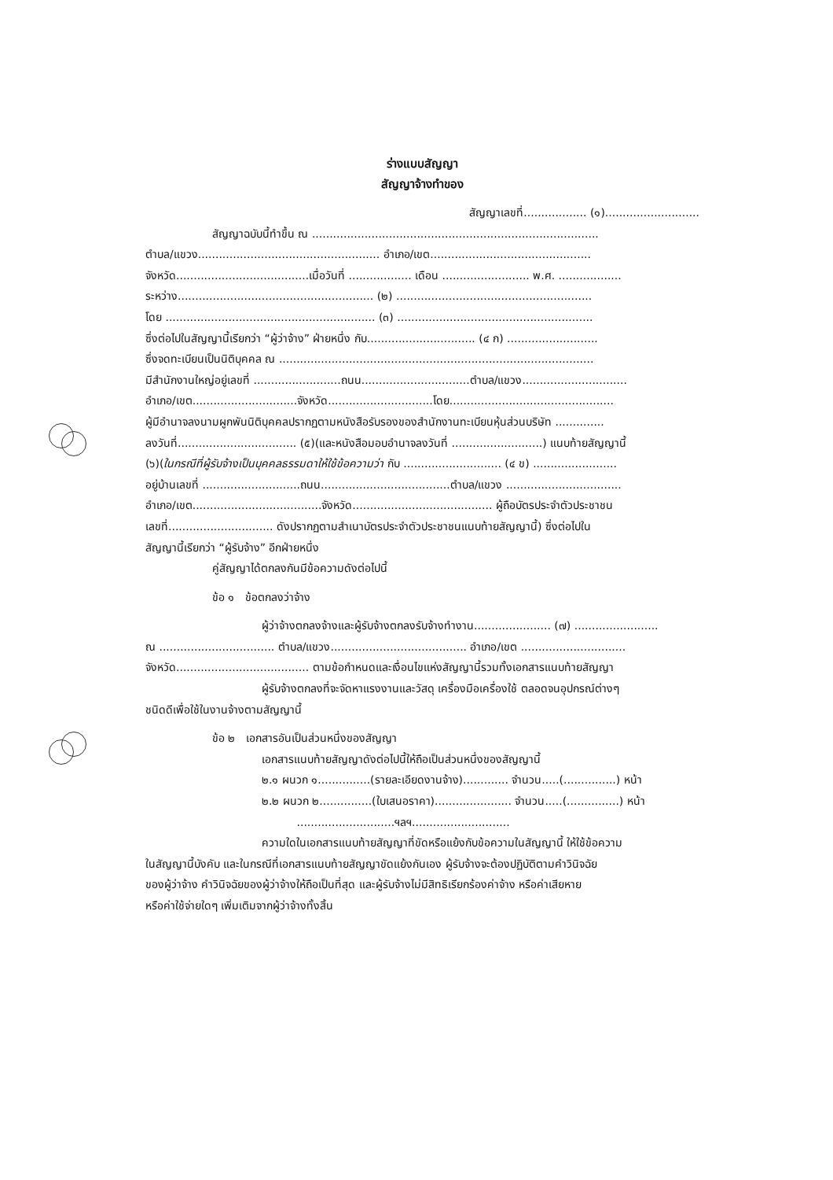ร่างแบบสัญญา
สัญญาจ้างทำของ
สัญญาเลขที่.................. (๑)...........................
สัญญาฉบับนี้ทำขึ้น ณ ..................................................................................
ตำบล/แขวง.................................................... อำเภอ/เขต..............................................
จังหวัด......................................เมื่อวันที่ .................. เดือน ......................... พ.ศ. ..................
ระหว่าง........................................................ (๒) ........................................................
โดย ............................................................ (๓) ........................................................
ซึ่งต่อไปในสัญญานี้เรียกว่า “ผู้ว่าจ้าง” ฝ่ายหนึ่ง กับ............................... (๔ ก) ..........................
ซึ่งจดทะเบียนเป็นนิติบุคคล ณ ..........................................................................................
มีสำนักงานใหญ่อยู่เลขที่ .........................ถนน...............................ตำบล/แขวง..............................
อำเภอ/เขต..............................จังหวัด..............................โดย...............................................
ผู้มีอำนาจลงนามผูกพันนิติบุคคลปรากฏตามหนังสือรับรองของสำนักงานทะเบียนหุ้นส่วนบริษัท ..............
ลงวันที่.................................. (๕)(และหนังสือมอบอำนาจลงวันที่ ..........................) แนบท้ายสัญญานี้
(๖)(ในกรณีที่ผู้รับจ้างเป็นบุคคลธรรมดาให้ใช้ข้อความว่า กับ ............................ (๔ ข) ........................
อยู่บ้านเลขที่ ............................ถนน.....................................ตำบล/แขวง .................................
อำเภอ/เขต.....................................จังหวัด........................................ ผู้ถือบัตรประจำตัวประชาชน
เลขที่.............................. ดังปรากฏตามสำเนาบัตรประจำตัวประชาชนแนบท้ายสัญญานี้) ซึ่งต่อไปใน
สัญญานี้เรียกว่า “ผู้รับจ้าง” อีกฝ่ายหนึ่ง
คู่สัญญาได้ตกลงกันมีข้อความดังต่อไปนี้
ข้อ ๑ ข้อตกลงว่าจ้าง
ผู้ว่าจ้างตกลงจ้างและผู้รับจ้างตกลงรับจ้างทำงาน...................... (๗) ........................
ณ ................................. ตำบล/แขวง....................................... อำเภอ/เขต ..............................
จังหวัด...................................... ตามข้อกำหนดและเงื่อนไขแห่งสัญญานี้รวมทั้งเอกสารแนบท้ายสัญญา
ผู้รับจ้างตกลงที่จะจัดหาแรงงานและวัสดุ เครื่องมือเครื่องใช้ ตลอดจนอุปกรณ์ต่างๆ
ชนิดดีเพื่อใช้ในงานจ้างตามสัญญานี้
ข้อ ๒ เอกสารอันเป็นส่วนหนึ่งของสัญญา
เอกสารแนบท้ายสัญญาดังต่อไปนี้ให้ถือเป็นส่วนหนึ่งของสัญญานี้
๒.๑ ผนวก ๑...............(รายละเอียดงานจ้าง)............. จำนวน.....(...............) หน้า
๒.๒ ผนวก ๒...............(ใบเสนอราคา)...................... จำนวน.....(...............) หน้า
............................ฯลฯ............................
ความใดในเอกสารแนบท้ายสัญญาที่ขัดหรือแย้งกับข้อความในสัญญานี้ ให้ใช้ข้อความ
ในสัญญานี้บังคับ และในกรณีที่เอกสารแนบท้ายสัญญาขัดแย้งกันเอง ผู้รับจ้างจะต้องปฏิบัติตามคำวินิจฉัย
ของผู้ว่าจ้าง คำวินิจฉัยของผู้ว่าจ้างให้ถือเป็นที่สุด และผู้รับจ้างไม่มีสิทธิเรียกร้องค่าจ้าง หรือค่าเสียหาย
หรือค่าใช้จ่ายใดๆ เพิ่มเติมจากผู้ว่าจ้างทั้งสิ้น